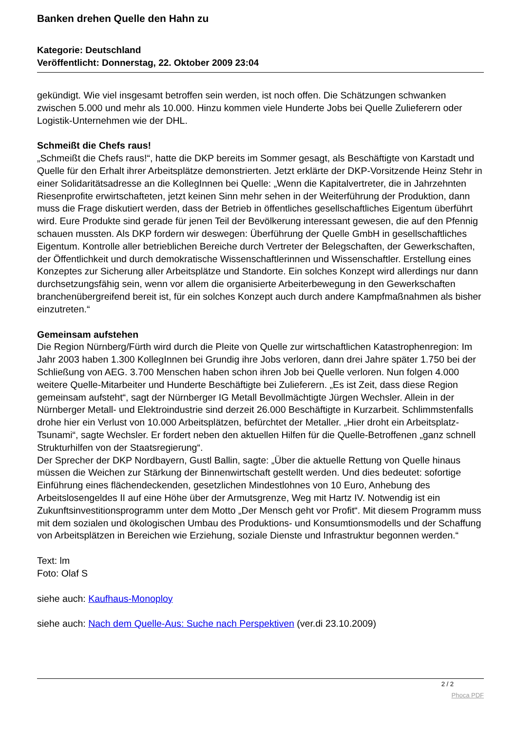Banken drehen Quelle den Hahn zu
Kategorie: Deutschland
Veröffentlicht: Donnerstag, 22. Oktober 2009 23:04
gekündigt. Wie viel insgesamt betroffen sein werden, ist noch offen. Die Schätzungen schwanken zwischen 5.000 und mehr als 10.000. Hinzu kommen viele Hunderte Jobs bei Quelle Zulieferern oder Logistik-Unternehmen wie der DHL.
Schmeißt die Chefs raus!
„Schmeißt die Chefs raus!“, hatte die DKP bereits im Sommer gesagt, als Beschäftigte von Karstadt und Quelle für den Erhalt ihrer Arbeitsplätze demonstrierten. Jetzt erklärte der DKP-Vorsitzende Heinz Stehr in einer Solidaritätsadresse an die KollegInnen bei Quelle: „Wenn die Kapitalvertreter, die in Jahrzehnten Riesenprofite erwirtschafteten, jetzt keinen Sinn mehr sehen in der Weiterführung der Produktion, dann muss die Frage diskutiert werden, dass der Betrieb in öffentliches gesellschaftliches Eigentum überführt wird. Eure Produkte sind gerade für jenen Teil der Bevölkerung interessant gewesen, die auf den Pfennig schauen mussten. Als DKP fordern wir deswegen: Überführung der Quelle GmbH in gesellschaftliches Eigentum. Kontrolle aller betrieblichen Bereiche durch Vertreter der Belegschaften, der Gewerkschaften, der Öffentlichkeit und durch demokratische Wissenschaftlerinnen und Wissenschaftler. Erstellung eines Konzeptes zur Sicherung aller Arbeitsplätze und Standorte. Ein solches Konzept wird allerdings nur dann durchsetzungsfähig sein, wenn vor allem die organisierte Arbeiterbewegung in den Gewerkschaften branchenübergreifend bereit ist, für ein solches Konzept auch durch andere Kampfmaßnahmen als bisher einzutreten.“
Gemeinsam aufstehen
Die Region Nürnberg/Fürth wird durch die Pleite von Quelle zur wirtschaftlichen Katastrophenregion: Im Jahr 2003 haben 1.300 KollegInnen bei Grundig ihre Jobs verloren, dann drei Jahre später 1.750 bei der Schließung von AEG. 3.700 Menschen haben schon ihren Job bei Quelle verloren. Nun folgen 4.000 weitere Quelle-Mitarbeiter und Hunderte Beschäftigte bei Zulieferern. „Es ist Zeit, dass diese Region gemeinsam aufsteht“, sagt der Nürnberger IG Metall Bevollmächtigte Jürgen Wechsler. Allein in der Nürnberger Metall- und Elektroindustrie sind derzeit 26.000 Beschäftigte in Kurzarbeit. Schlimmstenfalls drohe hier ein Verlust von 10.000 Arbeitsplätzen, befürchtet der Metaller. „Hier droht ein Arbeitsplatz-Tsunami“, sagte Wechsler. Er fordert neben den aktuellen Hilfen für die Quelle-Betroffenen „ganz schnell Strukturhilfen von der Staatsregierung“.
Der Sprecher der DKP Nordbayern, Gustl Ballin, sagte: „Über die aktuelle Rettung von Quelle hinaus müssen die Weichen zur Stärkung der Binnenwirtschaft gestellt werden. Und dies bedeutet: sofortige Einführung eines flächendeckenden, gesetzlichen Mindestlohnes von 10 Euro, Anhebung des Arbeitslosengeldes II auf eine Höhe über der Armutsgrenze, Weg mit Hartz IV. Notwendig ist ein Zukunftsinvestitionsprogramm unter dem Motto „Der Mensch geht vor Profit“. Mit diesem Programm muss mit dem sozialen und ökologischen Umbau des Produktions- und Konsumtionsmodells und der Schaffung von Arbeitsplätzen in Bereichen wie Erziehung, soziale Dienste und Infrastruktur begonnen werden.“
Text: lm
Foto: Olaf S
siehe auch: Kaufhaus-Monoploy
siehe auch: Nach dem Quelle-Aus: Suche nach Perspektiven (ver.di 23.10.2009)
2 / 2
Phoca PDF